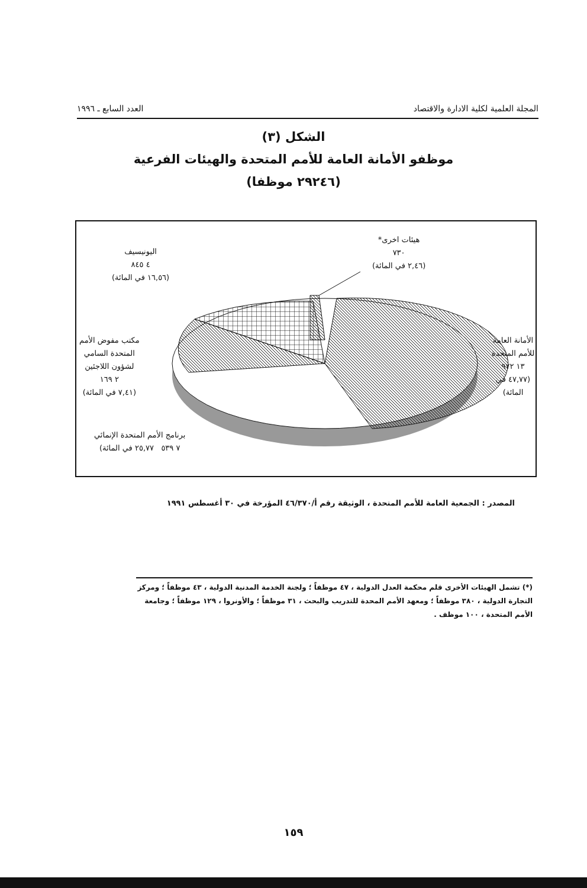المجلة العلمية لكلية الادارة والاقتصاد العدد السابع ـ ١٩٩٦
الشكل (٣)
موظفو الأمانة العامة للأمم المتحدة والهيئات الفرعية
(٢٩٢٤٦ موظفا)
هيئات اخرى*
٧٣٠
(٢,٤٦ في المائة)
اليونيسيف
٤ ٨٤٥
(١٦,٥٦ في المائة)
الأمانة العامة
للأمم المتحدة
١٣ ٩٧٢
(٤٧,٧٧ في المائة)
مكتب مفوض الأمم
المتحدة السامي
لشؤون اللاجئين
٢ ١٦٩
(٧,٤١ في المائة)
برنامج الأمم المتحدة الإنمائي
٧ ٥٣٩ ٢٥,٧٧ في المائة)
المصدر : الجمعية العامة للأمم المتحدة ، الوثيقة رقم أ/٤٦/٣٧٠ المؤرخة في ٣٠ أغسطس ١٩٩١
(*) تشمل الهيئات الأخرى قلم محكمة العدل الدولية ، ٤٧ موظفاً ؛ ولجنة الخدمة المدنية الدولية ، ٤٣ موظفاً ؛ ومركز التجارة الدولية ، ٣٨٠ موظفاً ؛ ومعهد الأمم المحدة للتدريب والبحث ، ٣١ موظفاً ؛ والأونروا ، ١٢٩ موظفاً ؛ وجامعة الأمم المتحدة ، ١٠٠ موظف .
١٥٩